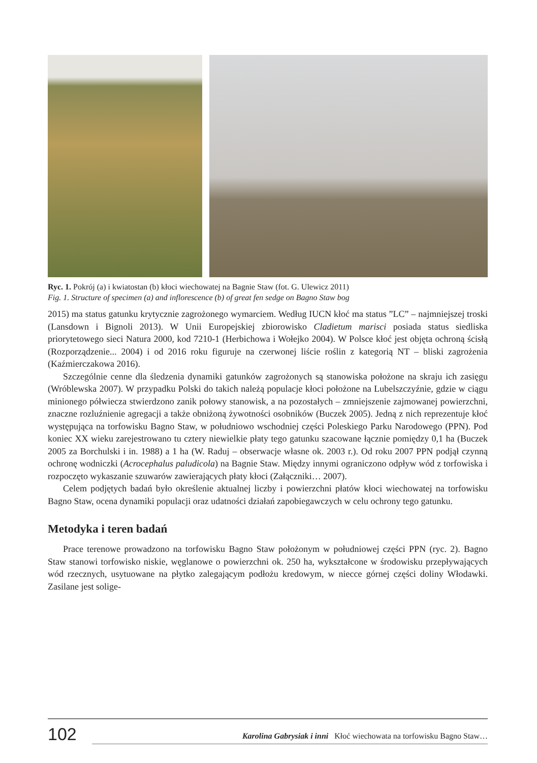Ryc. 1. Pokrój (a) i kwiatostan (b) kłoci wiechowatej na Bagnie Staw (fot. G. Ulewicz 2011)
Fig. 1. Structure of specimen (a) and inflorescence (b) of great fen sedge on Bagno Staw bog
2015) ma status gatunku krytycznie zagrożonego wymarciem. Według IUCN kłoć ma status ”LC” – najmniejszej troski (Lansdown i Bignoli 2013). W Unii Europejskiej zbiorowisko Cladietum mari­sci posiada status siedliska priorytetowego sieci Natura 2000, kod 7210-1 (Herbichowa i Wołejko 2004). W Polsce kłoć jest objęta ochroną ścisłą (Rozporządzenie... 2004) i od 2016 roku figuruje na czerwonej liście roślin z kategorią NT – bliski zagrożenia (Kaźmierczakowa 2016).
Szczególnie cenne dla śledzenia dynamiki gatunków zagrożonych są stanowiska poło­żone na skraju ich zasięgu (Wróblewska 2007). W przypadku Polski do takich należą popula­cje kłoci położone na Lubelszczyźnie, gdzie w ciągu minionego półwiecza stwierdzono zanik połowy stanowisk, a na pozostałych – zmniejszenie zajmowanej powierzchni, znaczne rozluź­nienie agregacji a także obniżoną żywotności osobników (Buczek 2005). Jedną z nich repre­zentuje kłoć występująca na torfowisku Bagno Staw, w południowo wschodniej części Pole­skiego Parku Narodowego (PPN). Pod koniec XX wieku zarejestrowano tu cztery niewielkie płaty tego gatunku szacowane łącznie pomiędzy 0,1 ha (Buczek 2005 za Borchulski i in. 1988) a 1 ha (W. Raduj – obserwacje własne ok. 2003 r.). Od roku 2007 PPN podjął czynną ochronę wodniczki (Acrocephalus paludicola) na Bagnie Staw. Między innymi ograniczono odpływ wód z torfowiska i rozpoczęto wykaszanie szuwarów zawierających płaty kłoci (Załączniki… 2007).
Celem podjętych badań było określenie aktualnej liczby i powierzchni płatów kłoci wie­chowatej na torfowisku Bagno Staw, ocena dynamiki populacji oraz udatności działań zapobie­gawczych w celu ochrony tego gatunku.
Metodyka i teren badań
Prace terenowe prowadzono na torfowisku Bagno Staw położonym w południowej czę­ści PPN (ryc. 2). Bagno Staw stanowi torfowisko niskie, węglanowe o powierzchni ok. 250 ha, wykształcone w środowisku przepływających wód rzecznych, usytuowane na płytko zale­gającym podłożu kredowym, w niecce górnej części doliny Włodawki. Zasilane jest solige-
102 Karolina Gabrysiak i inni Kłoć wiechowata na torfowisku Bagno Staw…